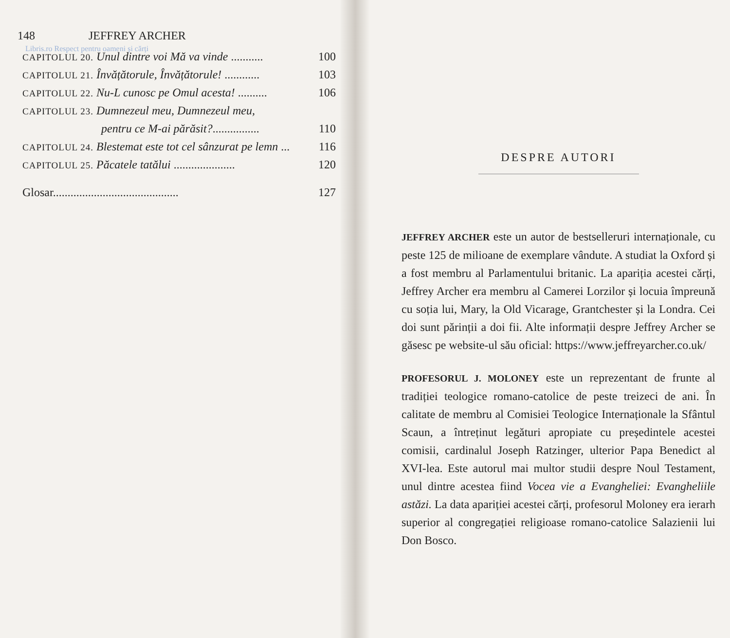148 JEFFREY ARCHER
Libris.ro Respect pentru oameni și cărți
CAPITOLUL 20. Unul dintre voi Mă va vinde ........... 100
CAPITOLUL 21. Învățătorule, Învățătorule! ............ 103
CAPITOLUL 22. Nu-L cunosc pe Omul acesta! .......... 106
CAPITOLUL 23. Dumnezeul meu, Dumnezeul meu,
pentru ce M-ai părăsit?................ 110
CAPITOLUL 24. Blestemat este tot cel sânzurat pe lemn ... 116
CAPITOLUL 25. Păcatele tatălui ..................... 120
Glosar........................................... 127
DESPRE AUTORI
JEFFREY ARCHER este un autor de bestselleruri internaționale, cu peste 125 de milioane de exemplare vândute. A studiat la Oxford și a fost membru al Parlamentului britanic. La apariția acestei cărți, Jeffrey Archer era membru al Camerei Lorzilor și locuia împreună cu soția lui, Mary, la Old Vicarage, Grantchester și la Londra. Cei doi sunt părinții a doi fii. Alte informații despre Jeffrey Archer se găsesc pe website-ul său oficial: https://www.jeffreyarcher.co.uk/
PROFESORUL J. MOLONEY este un reprezentant de frunte al tradiției teologice romano-catolice de peste treizeci de ani. În calitate de membru al Comisiei Teologice Internaționale la Sfântul Scaun, a întreținut legături apropiate cu președintele acestei comisii, cardinalul Joseph Ratzinger, ulterior Papa Benedict al XVI-lea. Este autorul mai multor studii despre Noul Testament, unul dintre acestea fiind Vocea vie a Evangheliei: Evangheliile astăzi. La data apariției acestei cărți, profesorul Moloney era ierarh superior al congregației religioase romano-catolice Salazienii lui Don Bosco.